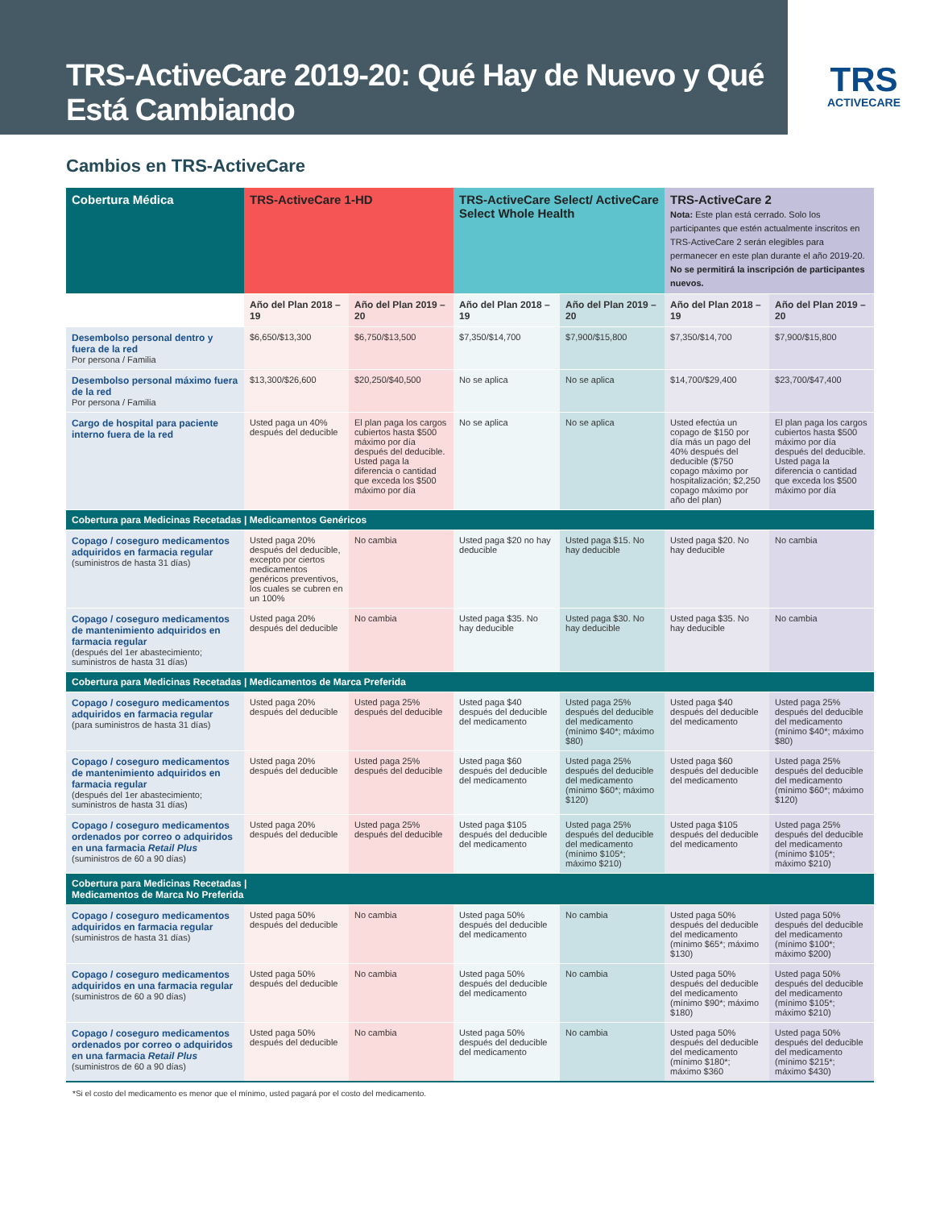TRS-ActiveCare 2019-20: Qué Hay de Nuevo y Qué Está Cambiando
TRS
ACTIVECARE
Cambios en TRS-ActiveCare
| Cobertura Médica | TRS-ActiveCare 1-HD | | TRS-ActiveCare Select/ ActiveCare Select Whole Health | | TRS-ActiveCare 2 Nota: Este plan está cerrado. Solo los participantes que estén actualmente inscritos en TRS-ActiveCare 2 serán elegibles para permanecer en este plan durante el año 2019-20. No se permitirá la inscripción de participantes nuevos. | |
| --- | --- | --- | --- | --- | --- | --- |
| | Año del Plan 2018 – 19 | Año del Plan 2019 – 20 | Año del Plan 2018 – 19 | Año del Plan 2019 – 20 | Año del Plan 2018 – 19 | Año del Plan 2019 – 20 |
| Desembolso personal dentro y fuera de la red Por persona / Familia | $6,650/$13,300 | $6,750/$13,500 | $7,350/$14,700 | $7,900/$15,800 | $7,350/$14,700 | $7,900/$15,800 |
| Desembolso personal máximo fuera de la red Por persona / Familia | $13,300/$26,600 | $20,250/$40,500 | No se aplica | No se aplica | $14,700/$29,400 | $23,700/$47,400 |
| Cargo de hospital para paciente interno fuera de la red | Usted paga un 40% después del deducible | El plan paga los cargos cubiertos hasta $500 máximo por día después del deducible. Usted paga la diferencia o cantidad que exceda los $500 máximo por día | No se aplica | No se aplica | Usted efectúa un copago de $150 por día más un pago del 40% después del deducible ($750 copago máximo por hospitalización; $2,250 copago máximo por año del plan) | El plan paga los cargos cubiertos hasta $500 máximo por día después del deducible. Usted paga la diferencia o cantidad que exceda los $500 máximo por día |
| Cobertura para Medicinas Recetadas / Medicamentos Genéricos | | | | | | |
| Copago / coseguro medicamentos adquiridos en farmacia regular (suministros de hasta 31 días) | Usted paga 20% después del deducible, excepto por ciertos medicamentos genéricos preventivos, los cuales se cubren en un 100% | No cambia | Usted paga $20 no hay deducible | Usted paga $15. No hay deducible | Usted paga $20. No hay deducible | No cambia |
| Copago / coseguro medicamentos de mantenimiento adquiridos en farmacia regular (después del 1er abastecimiento; suministros de hasta 31 días) | Usted paga 20% después del deducible | No cambia | Usted paga $35. No hay deducible | Usted paga $30. No hay deducible | Usted paga $35. No hay deducible | No cambia |
| Cobertura para Medicinas Recetadas / Medicamentos de Marca Preferida | | | | | | |
| Copago / coseguro medicamentos adquiridos en farmacia regular (para suministros de hasta 31 días) | Usted paga 20% después del deducible | Usted paga 25% después del deducible | Usted paga $40 después del deducible del medicamento | Usted paga 25% después del deducible del medicamento (mínimo $40*; máximo $80) | Usted paga $40 después del deducible del medicamento | Usted paga 25% después del deducible del medicamento (mínimo $40*; máximo $80) |
| Copago / coseguro medicamentos de mantenimiento adquiridos en farmacia regular (después del 1er abastecimiento; suministros de hasta 31 días) | Usted paga 20% después del deducible | Usted paga 25% después del deducible | Usted paga $60 después del deducible del medicamento | Usted paga 25% después del deducible del medicamento (mínimo $60*; máximo $120) | Usted paga $60 después del deducible del medicamento | Usted paga 25% después del deducible del medicamento (mínimo $60*; máximo $120) |
| Copago / coseguro medicamentos ordenados por correo o adquiridos en una farmacia Retail Plus (suministros de 60 a 90 días) | Usted paga 20% después del deducible | Usted paga 25% después del deducible | Usted paga $105 después del deducible del medicamento | Usted paga 25% después del deducible del medicamento (mínimo $105*; máximo $210) | Usted paga $105 después del deducible del medicamento | Usted paga 25% después del deducible del medicamento (mínimo $105*; máximo $210) |
| Cobertura para Medicinas Recetadas / Medicamentos de Marca No Preferida | | | | | | |
| Copago / coseguro medicamentos adquiridos en farmacia regular (suministros de hasta 31 días) | Usted paga 50% después del deducible | No cambia | Usted paga 50% después del deducible del medicamento | No cambia | Usted paga 50% después del deducible del medicamento (mínimo $65*; máximo $130) | Usted paga 50% después del deducible del medicamento (mínimo $100*; máximo $200) |
| Copago / coseguro medicamentos adquiridos en una farmacia regular (suministros de 60 a 90 días) | Usted paga 50% después del deducible | No cambia | Usted paga 50% después del deducible del medicamento | No cambia | Usted paga 50% después del deducible del medicamento (mínimo $90*; máximo $180) | Usted paga 50% después del deducible del medicamento (mínimo $105*; máximo $210) |
| Copago / coseguro medicamentos ordenados por correo o adquiridos en una farmacia Retail Plus (suministros de 60 a 90 días) | Usted paga 50% después del deducible | No cambia | Usted paga 50% después del deducible del medicamento | No cambia | Usted paga 50% después del deducible del medicamento (mínimo $180*; máximo $360 | Usted paga 50% después del deducible del medicamento (mínimo $215*; máximo $430) |
*Si el costo del medicamento es menor que el mínimo, usted pagará por el costo del medicamento.